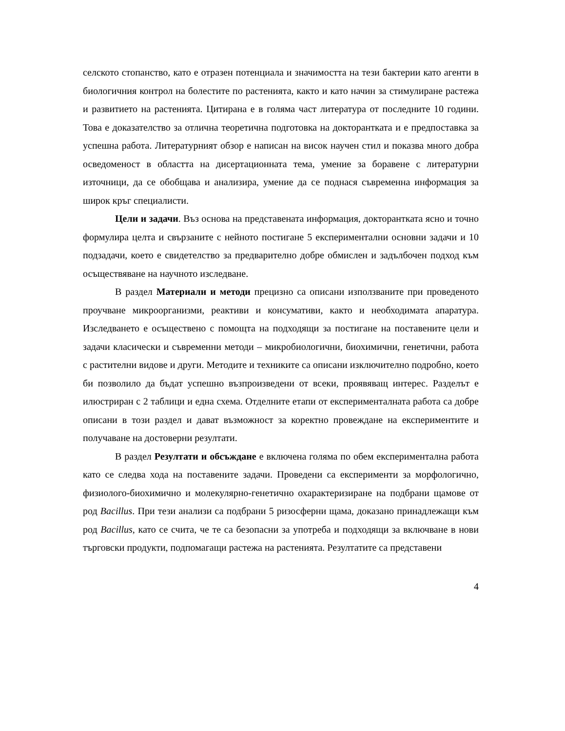селското стопанство, като е отразен потенциала и значимостта на тези бактерии като агенти в биологичния контрол на болестите по растенията, както и като начин за стимулиране растежа и развитието на растенията. Цитирана е в голяма част литература от последните 10 години. Това е доказателство за отлична теоретична подготовка на докторантката и е предпоставка за успешна работа. Литературният обзор е написан на висок научен стил и показва много добра осведоменост в областта на дисертационната тема, умение за боравене с литературни източници, да се обобщава и анализира, умение да се поднася съвременна информация за широк кръг специалисти.
Цели и задачи. Въз основа на представената информация, докторантката ясно и точно формулира целта и свързаните с нейното постигане 5 експериментални основни задачи и 10 подзадачи, което е свидетелство за предварително добре обмислен и задълбочен подход към осъществяване на научното изследване.
В раздел Материали и методи прецизно са описани използваните при проведеното проучване микроорганизми, реактиви и консумативи, както и необходимата апаратура. Изследването е осъществено с помощта на подходящи за постигане на поставените цели и задачи класически и съвременни методи – микробиологични, биохимични, генетични, работа с растителни видове и други. Методите и техниките са описани изключително подробно, което би позволило да бъдат успешно възпроизведени от всеки, проявяващ интерес. Разделът е илюстриран с 2 таблици и една схема. Отделните етапи от експерименталната работа са добре описани в този раздел и дават възможност за коректно провеждане на експериментите и получаване на достоверни резултати.
В раздел Резултати и обсъждане е включена голяма по обем експериментална работа като се следва хода на поставените задачи. Проведени са експерименти за морфологично, физиолого-биохимично и молекулярно-генетично охарактеризиране на подбрани щамове от род Bacillus. При тези анализи са подбрани 5 ризосферни щама, доказано принадлежащи към род Bacillus, като се счита, че те са безопасни за употреба и подходящи за включване в нови търговски продукти, подпомагащи растежа на растенията. Резултатите са представени
4